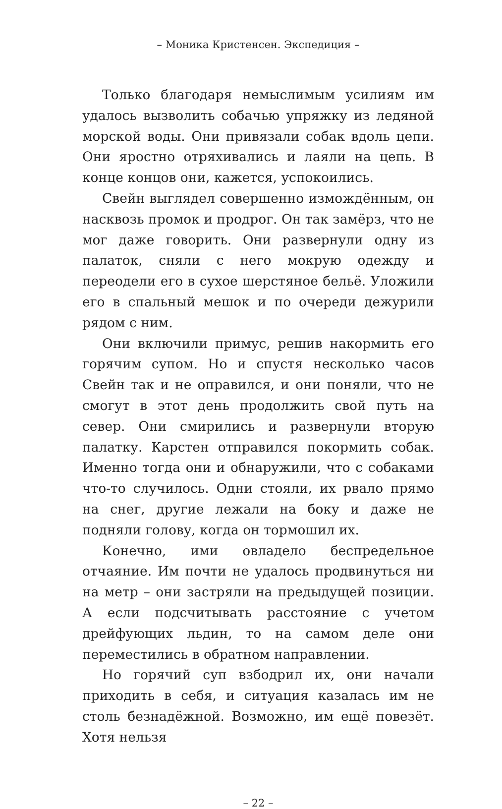– Моника Кристенсен. Экспедиция –
Только благодаря немыслимым усилиям им удалось вызволить собачью упряжку из ледяной морской воды. Они привязали собак вдоль цепи. Они яростно отряхивались и лаяли на цепь. В конце концов они, кажется, успокоились.
Свейн выглядел совершенно измождённым, он насквозь промок и продрог. Он так замёрз, что не мог даже говорить. Они развернули одну из палаток, сняли с него мокрую одежду и переодели его в сухое шерстяное бельё. Уложили его в спальный мешок и по очереди дежурили рядом с ним.
Они включили примус, решив накормить его горячим супом. Но и спустя несколько часов Свейн так и не оправился, и они поняли, что не смогут в этот день продолжить свой путь на север. Они смирились и развернули вторую палатку. Карстен отправился покормить собак. Именно тогда они и обнаружили, что с собаками что-то случилось. Одни стояли, их рвало прямо на снег, другие лежали на боку и даже не подняли голову, когда он тормошил их.
Конечно, ими овладело беспредельное отчаяние. Им почти не удалось продвинуться ни на метр – они застряли на предыдущей позиции. А если подсчитывать расстояние с учетом дрейфующих льдин, то на самом деле они переместились в обратном направлении.
Но горячий суп взбодрил их, они начали приходить в себя, и ситуация казалась им не столь безнадёжной. Возможно, им ещё повезёт. Хотя нельзя
– 22 –